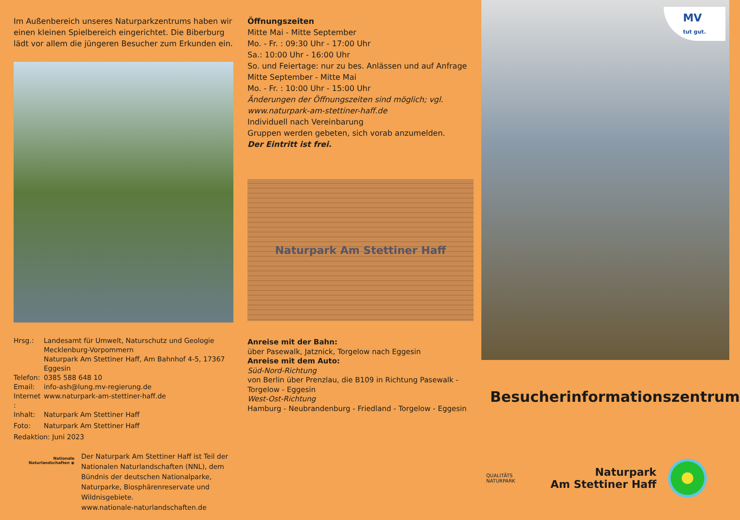Im Außenbereich unseres Naturparkzentrums haben wir einen kleinen Spielbereich eingerichtet. Die Biberburg lädt vor allem die jüngeren Besucher zum Erkunden ein.
Hrsg.: Landesamt für Umwelt, Naturschutz und Geologie
Mecklenburg-Vorpommern
Naturpark Am Stettiner Haff, Am Bahnhof 4-5, 17367 Eggesin
Telefon: 0385 588 648 10
Email: info-ash@lung.mv-regierung.de
Internet : www.naturpark-am-stettiner-haff.de
Inhalt: Naturpark Am Stettiner Haff
Foto: Naturpark Am Stettiner Haff
Redaktion: Juni 2023
Nationale Naturlandschaften ◉
Der Naturpark Am Stettiner Haff ist Teil der Nationalen Naturlandschaften (NNL), dem Bündnis der deutschen Nationalparke, Naturparke, Biosphärenreservate und Wildnisgebiete.
www.nationale-naturlandschaften.de
Öffnungszeiten
Mitte Mai - Mitte September
Mo. - Fr. : 09:30 Uhr - 17:00 Uhr
Sa.: 10:00 Uhr - 16:00 Uhr
So. und Feiertage: nur zu bes. Anlässen und auf Anfrage
Mitte September - Mitte Mai
Mo. - Fr. : 10:00 Uhr - 15:00 Uhr
Änderungen der Öffnungszeiten sind möglich; vgl. www.naturpark-am-stettiner-haff.de
Individuell nach Vereinbarung
Gruppen werden gebeten, sich vorab anzumelden.
Der Eintritt ist frei.
Naturpark Am Stettiner Haff
Anreise mit der Bahn:
über Pasewalk, Jatznick, Torgelow nach Eggesin
Anreise mit dem Auto:
Süd-Nord-Richtung
von Berlin über Prenzlau, die B109 in Richtung Pasewalk - Torgelow - Eggesin
West-Ost-Richtung
Hamburg - Neubrandenburg - Friedland - Torgelow - Eggesin
MV
tut gut.
Besucherinformationszentrum
QUALITÄTS
NATURPARK
Naturpark
Am Stettiner Haff